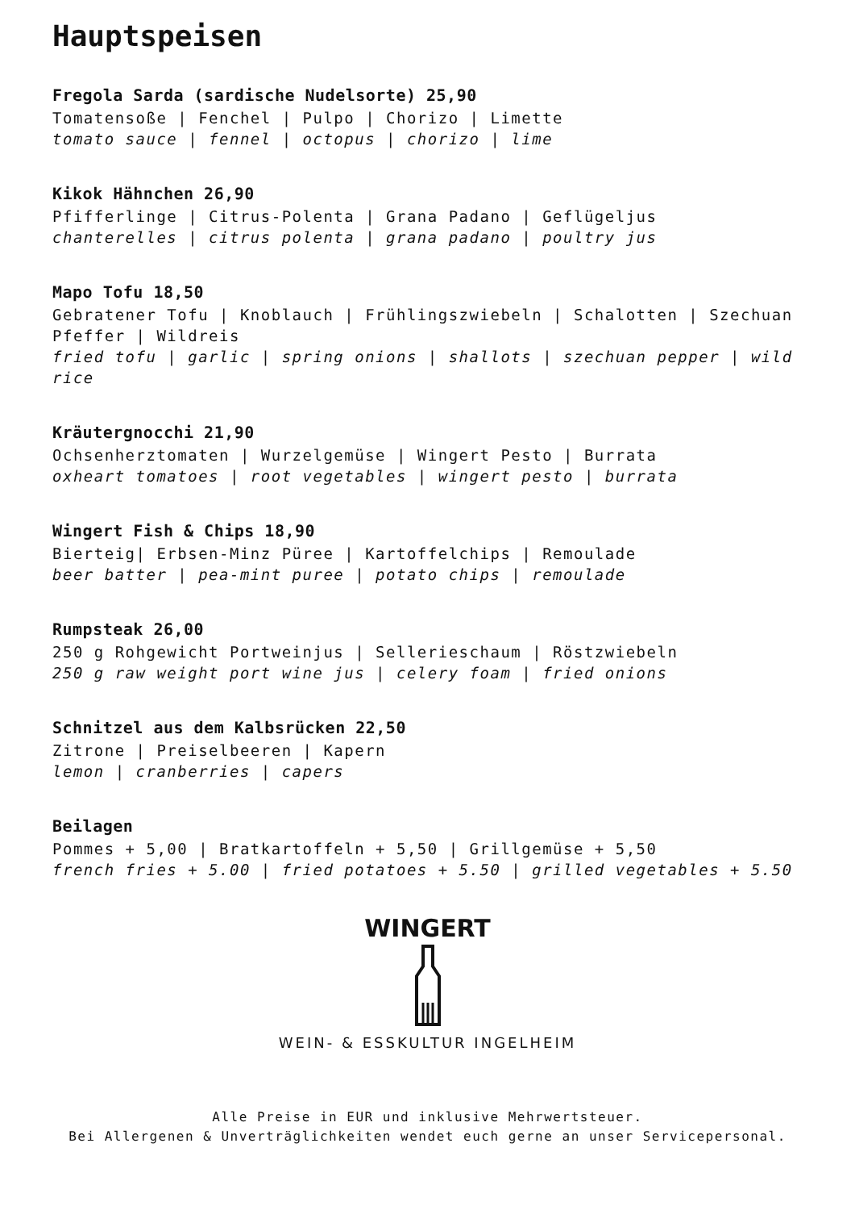Hauptspeisen
Fregola Sarda (sardische Nudelsorte) 25,90
Tomatensoße | Fenchel | Pulpo | Chorizo | Limette
tomato sauce | fennel | octopus | chorizo | lime
Kikok Hähnchen 26,90
Pfifferlinge | Citrus-Polenta | Grana Padano | Geflügeljus
chanterelles | citrus polenta | grana padano | poultry jus
Mapo Tofu 18,50
Gebratener Tofu | Knoblauch | Frühlingszwiebeln | Schalotten | Szechuan Pfeffer | Wildreis
fried tofu | garlic | spring onions | shallots | szechuan pepper | wild rice
Kräutergnocchi 21,90
Ochsenherztomaten | Wurzelgemüse | Wingert Pesto | Burrata
oxheart tomatoes | root vegetables | wingert pesto | burrata
Wingert Fish & Chips 18,90
Bierteig| Erbsen-Minz Püree | Kartoffelchips | Remoulade
beer batter | pea-mint puree | potato chips | remoulade
Rumpsteak 26,00
250 g Rohgewicht Portweinjus | Sellerieschaum | Röstzwiebeln
250 g raw weight port wine jus | celery foam | fried onions
Schnitzel aus dem Kalbsrücken 22,50
Zitrone | Preiselbeeren | Kapern
lemon | cranberries | capers
Beilagen
Pommes + 5,00 | Bratkartoffeln + 5,50 | Grillgemüse + 5,50
french fries + 5.00 | fried potatoes + 5.50 | grilled vegetables + 5.50
WINGERT
WEIN- & ESSKULTUR INGELHEIM
Alle Preise in EUR und inklusive Mehrwertsteuer.
Bei Allergenen & Unverträglichkeiten wendet euch gerne an unser Servicepersonal.